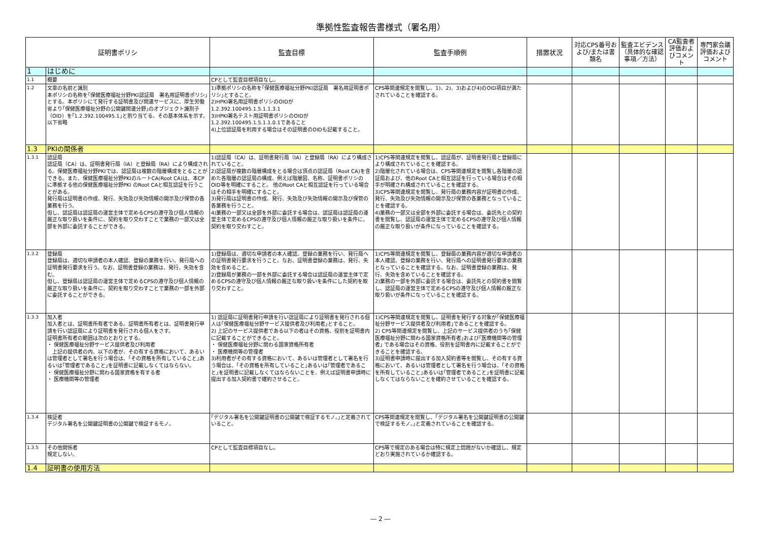準拠性監査報告書様式（署名用）
| 証明書ポリシ | | 監査目標 | 監査手順例 | 措置状況 | 対応CPS番号および/または書類名 | 監査エビデンス（具体的な確認事項／方法） | CA監査者評価およびコメント | 専門家会議評価およびコメント |
| --- | --- | --- | --- | --- | --- | --- | --- | --- |
| 1 | はじめに | | | | | | | |
| 1.1 | 概要 | CPとして監査目標項目なし。 | | | | | | |
| 1.2 | 文章の名前と識別 本ポリシの名称を｢保健医療福祉分野PKI認証局 署名用証明書ポリシ｣とする。本ポリシにて発行する証明書及び関連サービスに、厚生労働省より｢保健医療福祉分野の公開鍵関連分野｣のオブジェクト識別子（OID）を｢1.2.392.100495.1｣と割り当てる。その基本体系を示す。 以下省略 | 1)準拠ポリシの名称を｢保健医療福祉分野PKI認証局 署名用証明書ポリシ｣とすること。 2)HPKI署名用証明書ポリシのOIDが 1.2.392.100495.1.5.1.1.3.1 3)HPKI署名テスト用証明書ポリシのOIDが 1.2.392.100495.1.5.1.1.0.1であること 4)上位認証局を利用する場合はその証明書のOIDも記載すること。 | CPS等関連規定を閲覧し、1)、2)、3)および4)のOID項目が満たされていることを確認する。 | | | | | |
| 1.3 | PKIの関係者 | | | | | | | |
| 1.3.1 | 認証局 認証局（CA）は、証明書発行局（IA）と登録局（RA）により構成される。保健医療福祉分野PKIでは、認証局は複数の階層構成をとることができる。また、保健医療福祉分野PKIのルートCA(Root CA)は、本CPに準拠する他の保健医療福祉分野PKI のRoot CAと相互認証を行うことがある。 発行局は証明書の作成、発行、失効及び失効情報の開示及び保管の各業務を行う。 但し、認証局は認証局の運営主体で定めるCPSの遵守及び個人情報の厳正な取り扱いを条件に、契約を取り交わすことで業務の一部又は全部を外部に委託することができる。 | 1)認証局（CA）は、証明書発行局（IA）と登録局（RA）により構成されていること。 2)認証局が複数の階層構成をとる場合は頂点の認証局（Root CA)を含めた各階層の認証局の構成、例えば階層図、名称、証明書ポリシのOID等を明確にすること。 他のRoot CAと相互認証を行っている場合はその相手を明確にすること。 3)発行局は証明書の作成、発行、失効及び失効情報の開示及び保管の各業務を行うこと。 4)業務の一部又は全部を外部に委託する場合は、認証局は認証局の運営主体で定めるCPSの遵守及び個人情報の厳正な取り扱いを条件に、契約を取り交わすこと。 | 1)CPS等関連規定を閲覧し、認証局が、証明書発行局と登録局により構成されていることを確認する。 2)階層化されている場合は、CPS等関連規定を閲覧し各階層の認証局および、他のRoot CAと相互認証を行っている場合はその相手が明確され構成されていることを確認する。 3)CPS等関連規定を閲覧し、発行局の業務内容が証明書の作成、発行、失効及び失効情報の開示及び保管の各業務となっていることを確認する。 4)業務の一部又は全部を外部に委託する場合は、委託先との契約書を閲覧し、認証局の運営主体で定めるCPSの遵守及び個人情報の厳正な取り扱いが条件になっていることを確認する。 | | | | | |
| 1.3.2 | 登録局 登録局は、適切な申請者の本人確認、登録の業務を行い、発行局への証明書発行要求を行う。なお、証明書登録の業務は、発行、失効を含む。 但し、登録局は認証局の運営主体で定めるCPSの遵守及び個人情報の厳正な取り扱いを条件に、契約を取り交わすことで業務の一部を外部に委託することができる。 | 1)登録局は、適切な申請者の本人確認、登録の業務を行い、発行局への証明書発行要求を行うこと。なお、証明書登録の業務は、発行、失効を含めること。 2)登録局が業務の一部を外部に委託する場合は認証局の運営主体で定めるCPSの遵守及び個人情報の厳正な取り扱いを条件にした契約を取り交わすこと。 | 1)CPS等関連規定を閲覧し、登録局の業務内容が適切な申請者の本人確認、登録の業務を行い、発行局への証明書発行要求の業務となっていることを確認する。なお、証明書登録の業務は、発行、失効を含めていることを確認する。 2)業務の一部を外部に委託する場合は、委託先との契約書を閲覧し、認証局の運営主体で定めるCPSの遵守及び個人情報の厳正な取り扱いが条件になっていることを確認する。 | | | | | |
| 1.3.3 | 加入者 加入者とは、証明書所有者である。証明書所有者とは、証明書発行申請を行い認証局により証明書を発行される個人をさす。 証明書所有者の範囲は次のとおりとする。 ・ 保健医療福祉分野サービス提供者及び利用者 上記の提供者の内、以下の者が、その有する資格において、あるいは管理者として署名を行う場合は、｢その資格を所有していること｣あるいは｢管理者であること｣を証明書に記載しなくてはならない。 ・ 保健医療福祉分野に関わる国家資格を有する者 ・ 医療機関等の管理者 | 1) 認証局に証明書発行申請を行い認証局により証明書を発行される個人は｢保健医療福祉分野サービス提供者及び利用者｣とすること。 2) 上記のサービス提供者である以下の者はその資格、役割を証明書内に記載することができること。 ・ 保健医療福祉分野に関わる国家資格所有者 ・ 医療機関等の管理者 3)利用者がその有する資格において、あるいは管理者として署名を行う場合は、｢その資格を所有していること｣あるいは｢管理者であること｣を証明書に記載しなくてはならないことを、例えば証明書申請時に提出する加入契約書で確約させること。 | 1)CPS等関連規定を閲覧し、証明書を発行する対象が｢保健医療福祉分野サービス提供者及び利用者｣であることを確認する。 2) CPS等関連規定を閲覧し、上記のサービス提供者のうち｢保健医療福祉分野に関わる国家資格所有者｣および｢医療機関等の管理者｣ である場合はその資格、役割を証明書内に記載することができることを確認する。 3)証明書申請時に提出する加入契約書等を閲覧し、その有する資格において、あるいは管理者として署名を行う場合は、｢その資格を所有していること｣あるいは｢管理者であること｣を証明書に記載しなくてはならないことを確約させていることを確認する。 | | | | | |
| 1.3.4 | 検証者 デジタル署名を公開鍵証明書の公開鍵で検証するモノ。 | ｢デジタル署名を公開鍵証明書の公開鍵で検証するモノ。｣と定義されていること。 | CPS等関連規定を閲覧し、｢デジタル署名を公開鍵証明書の公開鍵で検証するモノ。｣と定義されていることを確認する。 | | | | | |
| 1.3.5 | その他関係者 規定しない。 | CPとして監査目標項目なし。 | CPS等で規定のある場合は特に規定上問題がないか確認し、規定どおり実施されているか確認する。 | | | | | |
| 1.4 | 証明書の使用方法 | | | | | | | |
― 2 ―